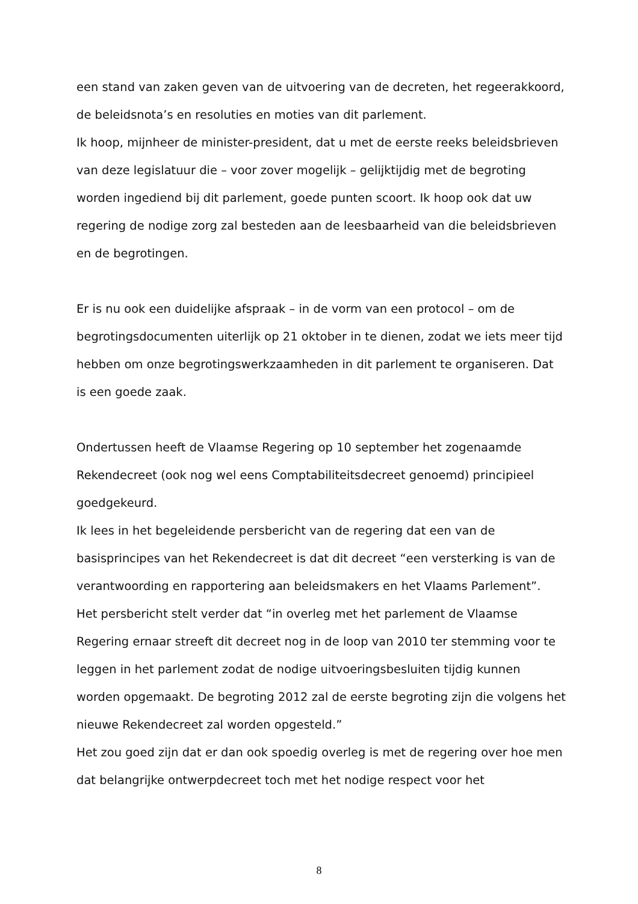een stand van zaken geven van de uitvoering van de decreten, het regeerakkoord, de beleidsnota’s en resoluties en moties van dit parlement.
Ik hoop, mijnheer de minister-president, dat u met de eerste reeks beleidsbrieven van deze legislatuur die – voor zover mogelijk – gelijktijdig met de begroting worden ingediend bij dit parlement, goede punten scoort. Ik hoop ook dat uw regering de nodige zorg zal besteden aan de leesbaarheid van die beleidsbrieven en de begrotingen.
Er is nu ook een duidelijke afspraak – in de vorm van een protocol – om de begrotingsdocumenten uiterlijk op 21 oktober in te dienen, zodat we iets meer tijd hebben om onze begrotingswerkzaamheden in dit parlement te organiseren. Dat is een goede zaak.
Ondertussen heeft de Vlaamse Regering op 10 september het zogenaamde Rekendecreet (ook nog wel eens Comptabiliteitsdecreet genoemd) principieel goedgekeurd.
Ik lees in het begeleidende persbericht van de regering dat een van de basisprincipes van het Rekendecreet is dat dit decreet “een versterking is van de verantwoording en rapportering aan beleidsmakers en het Vlaams Parlement”.
Het persbericht stelt verder dat “in overleg met het parlement de Vlaamse Regering ernaar streeft dit decreet nog in de loop van 2010 ter stemming voor te leggen in het parlement zodat de nodige uitvoeringsbesluiten tijdig kunnen worden opgemaakt. De begroting 2012 zal de eerste begroting zijn die volgens het nieuwe Rekendecreet zal worden opgesteld.”
Het zou goed zijn dat er dan ook spoedig overleg is met de regering over hoe men dat belangrijke ontwerpdecreet toch met het nodige respect voor het
8